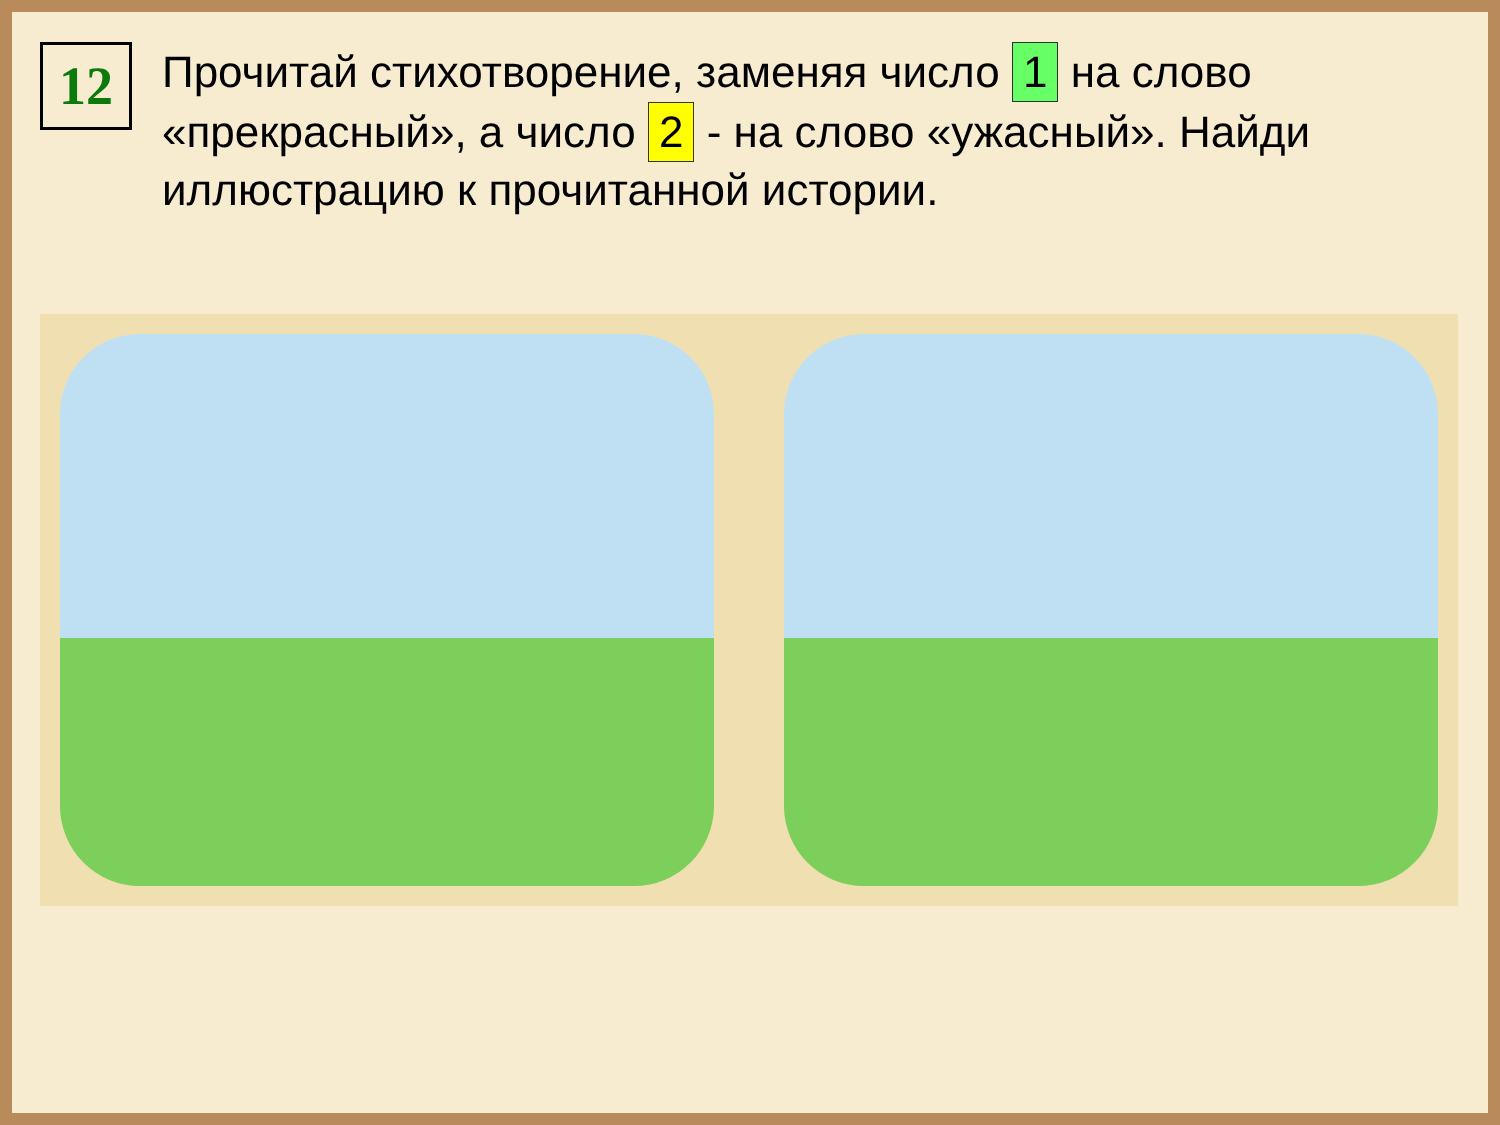12
Прочитай стихотворение, заменяя число 1 на слово «прекрасный», а число 2 - на слово «ужасный». Найди иллюстрацию к прочитанной истории.